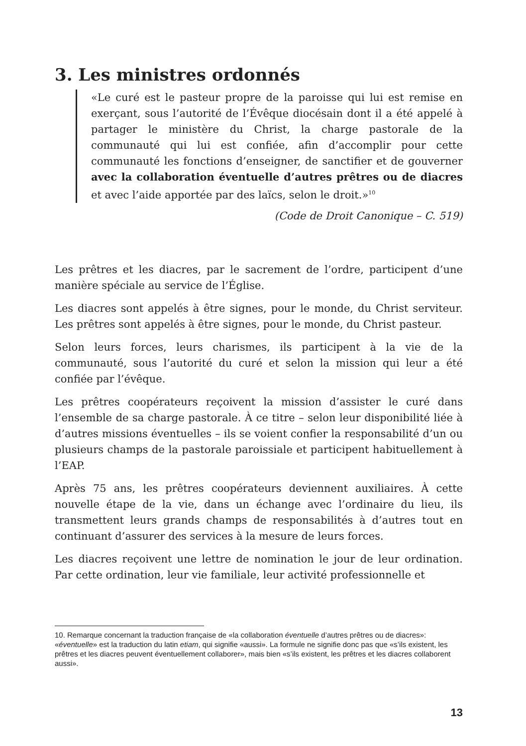3. Les ministres ordonnés
«Le curé est le pasteur propre de la paroisse qui lui est remise en exerçant, sous l’autorité de l’Évêque diocésain dont il a été appelé à partager le ministère du Christ, la charge pastorale de la communauté qui lui est confiée, afin d’accomplir pour cette communauté les fonctions d’enseigner, de sanctifier et de gouverner avec la collaboration éventuelle d’autres prêtres ou de diacres et avec l’aide apportée par des laïcs, selon le droit.»<sup>10</sup>
(Code de Droit Canonique – C. 519)
Les prêtres et les diacres, par le sacrement de l’ordre, participent d’une manière spéciale au service de l’Église.
Les diacres sont appelés à être signes, pour le monde, du Christ serviteur. Les prêtres sont appelés à être signes, pour le monde, du Christ pasteur.
Selon leurs forces, leurs charismes, ils participent à la vie de la communauté, sous l’autorité du curé et selon la mission qui leur a été confiée par l’évêque.
Les prêtres coopérateurs reçoivent la mission d’assister le curé dans l’ensemble de sa charge pastorale. À ce titre – selon leur disponibilité liée à d’autres missions éventuelles – ils se voient confier la responsabilité d’un ou plusieurs champs de la pastorale paroissiale et participent habituellement à l’EAP.
Après 75 ans, les prêtres coopérateurs deviennent auxiliaires. À cette nouvelle étape de la vie, dans un échange avec l’ordinaire du lieu, ils transmettent leurs grands champs de responsabilités à d’autres tout en continuant d’assurer des services à la mesure de leurs forces.
Les diacres reçoivent une lettre de nomination le jour de leur ordination. Par cette ordination, leur vie familiale, leur activité professionnelle et
10. Remarque concernant la traduction française de «la collaboration éventuelle d’autres prêtres ou de diacres»: «éventuelle» est la traduction du latin etiam, qui signifie «aussi». La formule ne signifie donc pas que «s’ils existent, les prêtres et les diacres peuvent éventuellement collaborer», mais bien «s’ils existent, les prêtres et les diacres collaborent aussi».
13